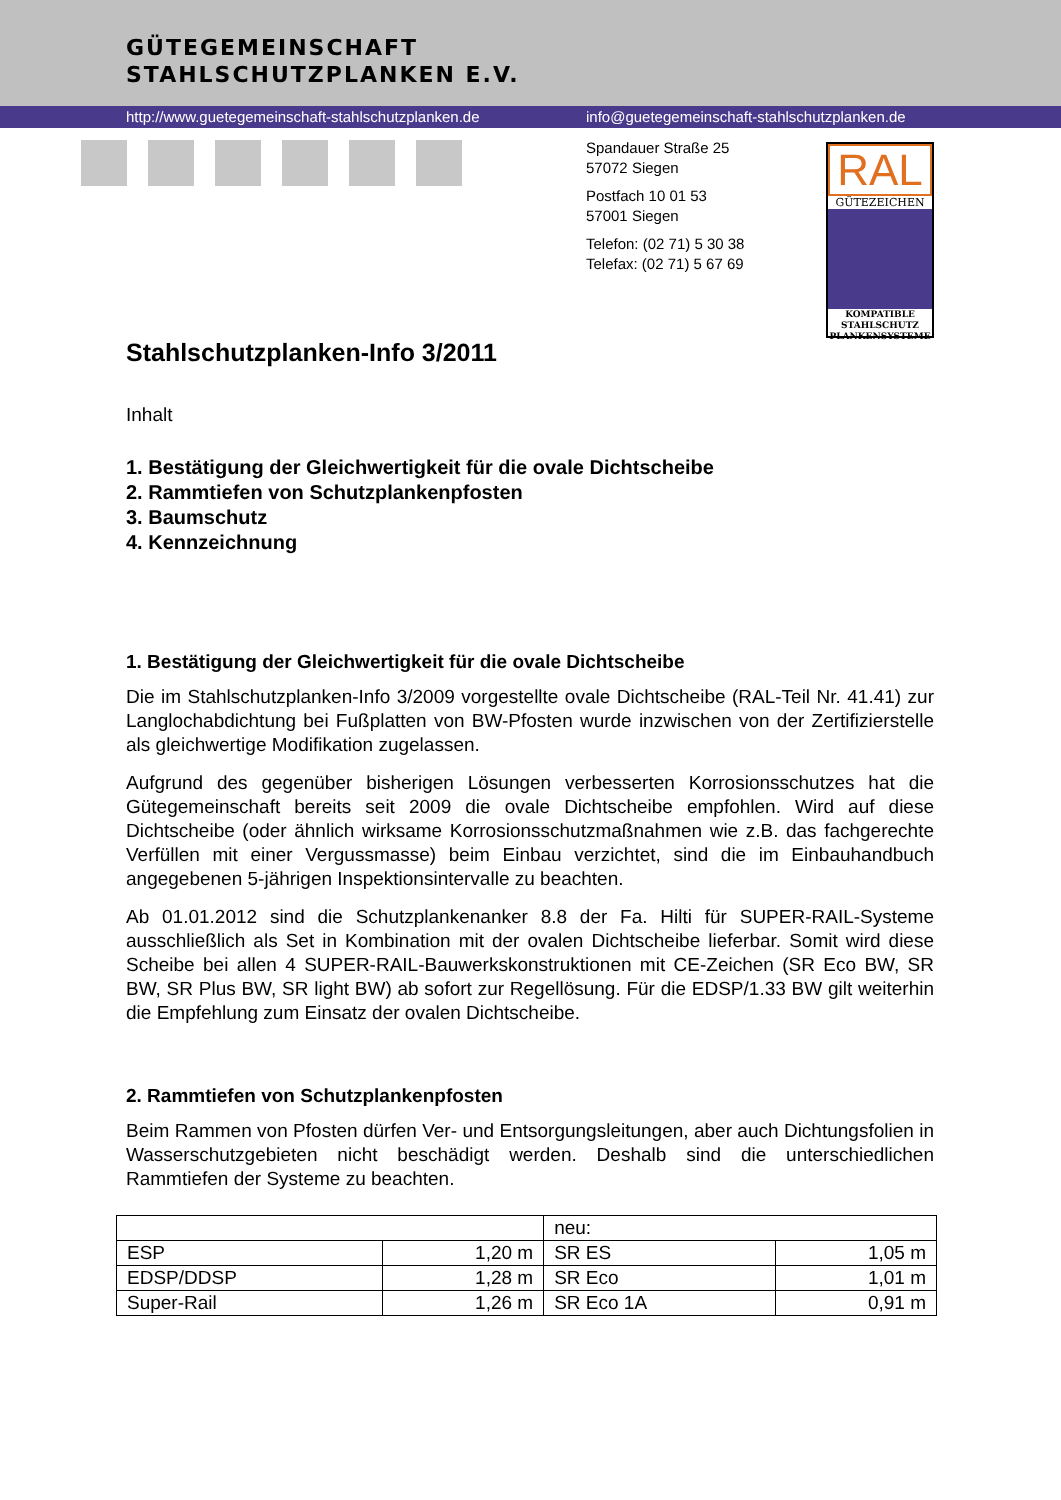GÜTEGEMEINSCHAFT
STAHLSCHUTZPLANKEN E.V.
http://www.guetegemeinschaft-stahlschutzplanken.de info@guetegemeinschaft-stahlschutzplanken.de
Spandauer Straße 25
57072 Siegen
Postfach 10 01 53
57001 Siegen
Telefon: (02 71) 5 30 38
Telefax: (02 71) 5 67 69
RAL
GÜTEZEICHEN
KOMPATIBLE
STAHLSCHUTZ
PLANKENSYSTEME
Stahlschutzplanken-Info 3/2011
Inhalt
1. Bestätigung der Gleichwertigkeit für die ovale Dichtscheibe
2. Rammtiefen von Schutzplankenpfosten
3. Baumschutz
4. Kennzeichnung
1. Bestätigung der Gleichwertigkeit für die ovale Dichtscheibe
Die im Stahlschutzplanken-Info 3/2009 vorgestellte ovale Dichtscheibe (RAL-Teil Nr. 41.41) zur Langlochabdichtung bei Fußplatten von BW-Pfosten wurde inzwischen von der Zertifizierstelle als gleichwertige Modifikation zugelassen.
Aufgrund des gegenüber bisherigen Lösungen verbesserten Korrosionsschutzes hat die Gütegemeinschaft bereits seit 2009 die ovale Dichtscheibe empfohlen. Wird auf diese Dichtscheibe (oder ähnlich wirksame Korrosionsschutzmaßnahmen wie z.B. das fachgerechte Verfüllen mit einer Vergussmasse) beim Einbau verzichtet, sind die im Einbauhandbuch angegebenen 5-jährigen Inspektionsintervalle zu beachten.
Ab 01.01.2012 sind die Schutzplankenanker 8.8 der Fa. Hilti für SUPER-RAIL-Systeme ausschließlich als Set in Kombination mit der ovalen Dichtscheibe lieferbar. Somit wird diese Scheibe bei allen 4 SUPER-RAIL-Bauwerkskonstruktionen mit CE-Zeichen (SR Eco BW, SR BW, SR Plus BW, SR light BW) ab sofort zur Regellösung. Für die EDSP/1.33 BW gilt weiterhin die Empfehlung zum Einsatz der ovalen Dichtscheibe.
2. Rammtiefen von Schutzplankenpfosten
Beim Rammen von Pfosten dürfen Ver- und Entsorgungsleitungen, aber auch Dichtungsfolien in Wasserschutzgebieten nicht beschädigt werden. Deshalb sind die unterschiedlichen Rammtiefen der Systeme zu beachten.
| | | neu: | |
| ESP | 1,20 m | SR ES | 1,05 m |
| EDSP/DDSP | 1,28 m | SR Eco | 1,01 m |
| Super-Rail | 1,26 m | SR Eco 1A | 0,91 m |